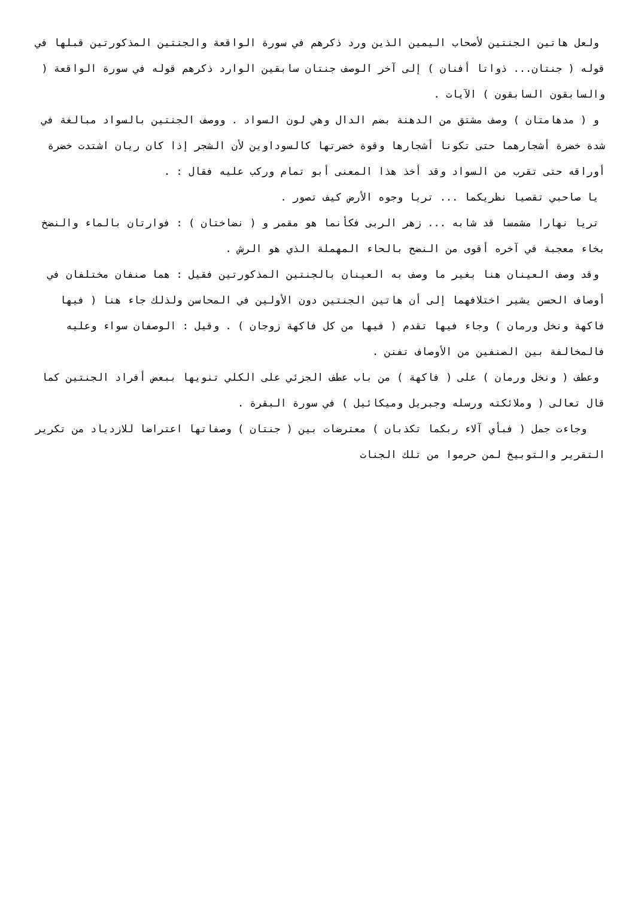ولعل هاتين الجنتين لأصحاب اليمين الذين ورد ذكرهم في سورة الواقعة والجنتين المذكورتين قبلها في قوله ( جنتان... ذواتا أفنان ) إلى آخر الوصف جنتان سابقين الوارد ذكرهم قوله في سورة الواقعة ( والسابقون السابقون ) الآيات .
و ( مدهامتان ) وصف مشتق من الدهنة بضم الدال وهي لون السواد . ووصف الجنتين بالسواد مبالغة في شدة خضرة أشجارهما حتى تكونا أشجارها وقوة خضرتها كالسوداوين لأن الشجر إذا كان ريان اشتدت خضرة أوراقه حتى تقرب من السواد وقد أخذ هذا المعنى أبو تمام وركب عليه فقال : .
يا صاحبي تقصيا نظريكما ... تريا وجوه الأرض كيف تصور .
تريا نهارا مشمسا قد شابه ... زهر الربى فكأنما هو مقمر و ( نضاختان ) : فوارتان بالماء والنضخ بخاء معجبة في آخره أقوى من النضح بالحاء المهملة الذي هو الرش .
وقد وصف العينان هنا بغير ما وصف به العينان بالجنتين المذكورتين فقيل : هما صنفان مختلفان في أوصاف الحسن يشير اختلافهما إلى أن هاتين الجنتين دون الأولين في المحاسن ولذلك جاء هنا ( فيها فاكهة ونخل ورمان ) وجاء فيها تقدم ( فيها من كل فاكهة زوجان ) . وقيل : الوصفان سواء وعليه فالمخالفة بين الصنفين من الأوصاف تفنن .
وعطف ( ونخل ورمان ) على ( فاكهة ) من باب عطف الجزئي على الكلي تنويها ببعض أفراد الجنتين كما قال تعالى ( وملائكته ورسله وجبريل وميكائيل ) في سورة البقرة .
وجاءت جمل ( فبأي آلاء ربكما تكذبان ) معترضات بين ( جنتان ) وصفاتها اعتراضا للازدياد من تكرير التقرير والتوبيخ لمن حرموا من تلك الجنات